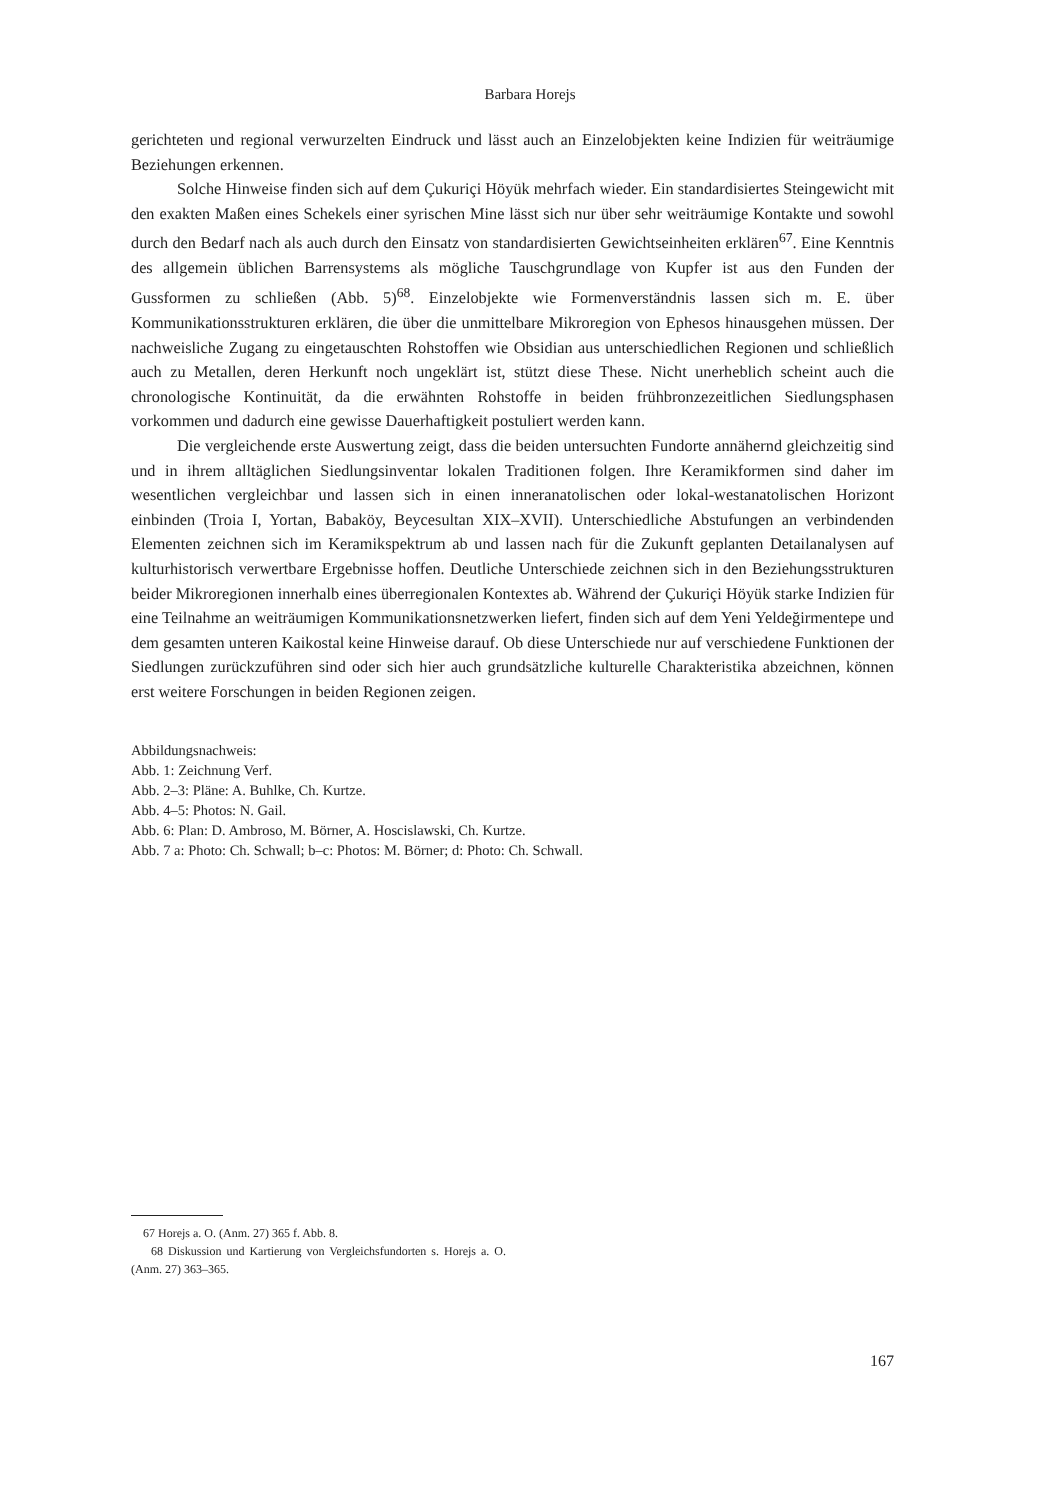Barbara Horejs
gerichteten und regional verwurzelten Eindruck und lässt auch an Einzelobjekten keine Indizien für weiträumige Beziehungen erkennen.
Solche Hinweise finden sich auf dem Çukuriçi Höyük mehrfach wieder. Ein standardisiertes Steingewicht mit den exakten Maßen eines Schekels einer syrischen Mine lässt sich nur über sehr weiträumige Kontakte und sowohl durch den Bedarf nach als auch durch den Einsatz von standardisierten Gewichtseinheiten erklären<sup>67</sup>. Eine Kenntnis des allgemein üblichen Barrensystems als mögliche Tauschgrundlage von Kupfer ist aus den Funden der Gussformen zu schließen (Abb. 5)<sup>68</sup>. Einzelobjekte wie Formenverständnis lassen sich m. E. über Kommunikationsstrukturen erklären, die über die unmittelbare Mikroregion von Ephesos hinausgehen müssen. Der nachweisliche Zugang zu eingetauschten Rohstoffen wie Obsidian aus unterschiedlichen Regionen und schließlich auch zu Metallen, deren Herkunft noch ungeklärt ist, stützt diese These. Nicht unerheblich scheint auch die chronologische Kontinuität, da die erwähnten Rohstoffe in beiden frühbronzezeitlichen Siedlungsphasen vorkommen und dadurch eine gewisse Dauerhaftigkeit postuliert werden kann.
Die vergleichende erste Auswertung zeigt, dass die beiden untersuchten Fundorte annähernd gleichzeitig sind und in ihrem alltäglichen Siedlungsinventar lokalen Traditionen folgen. Ihre Keramikformen sind daher im wesentlichen vergleichbar und lassen sich in einen inneranatolischen oder lokal-westanatolischen Horizont einbinden (Troia I, Yortan, Babaköy, Beycesultan XIX–XVII). Unterschiedliche Abstufungen an verbindenden Elementen zeichnen sich im Keramikspektrum ab und lassen nach für die Zukunft geplanten Detailanalysen auf kulturhistorisch verwertbare Ergebnisse hoffen. Deutliche Unterschiede zeichnen sich in den Beziehungsstrukturen beider Mikroregionen innerhalb eines überregionalen Kontextes ab. Während der Çukuriçi Höyük starke Indizien für eine Teilnahme an weiträumigen Kommunikationsnetzwerken liefert, finden sich auf dem Yeni Yeldeğirmentepe und dem gesamten unteren Kaikostal keine Hinweise darauf. Ob diese Unterschiede nur auf verschiedene Funktionen der Siedlungen zurückzuführen sind oder sich hier auch grundsätzliche kulturelle Charakteristika abzeichnen, können erst weitere Forschungen in beiden Regionen zeigen.
Abbildungsnachweis:
Abb. 1: Zeichnung Verf.
Abb. 2–3: Pläne: A. Buhlke, Ch. Kurtze.
Abb. 4–5: Photos: N. Gail.
Abb. 6: Plan: D. Ambroso, M. Börner, A. Hoscislawski, Ch. Kurtze.
Abb. 7 a: Photo: Ch. Schwall; b–c: Photos: M. Börner; d: Photo: Ch. Schwall.
67 Horejs a. O. (Anm. 27) 365 f. Abb. 8.
68 Diskussion und Kartierung von Vergleichsfundorten s. Horejs a. O. (Anm. 27) 363–365.
167